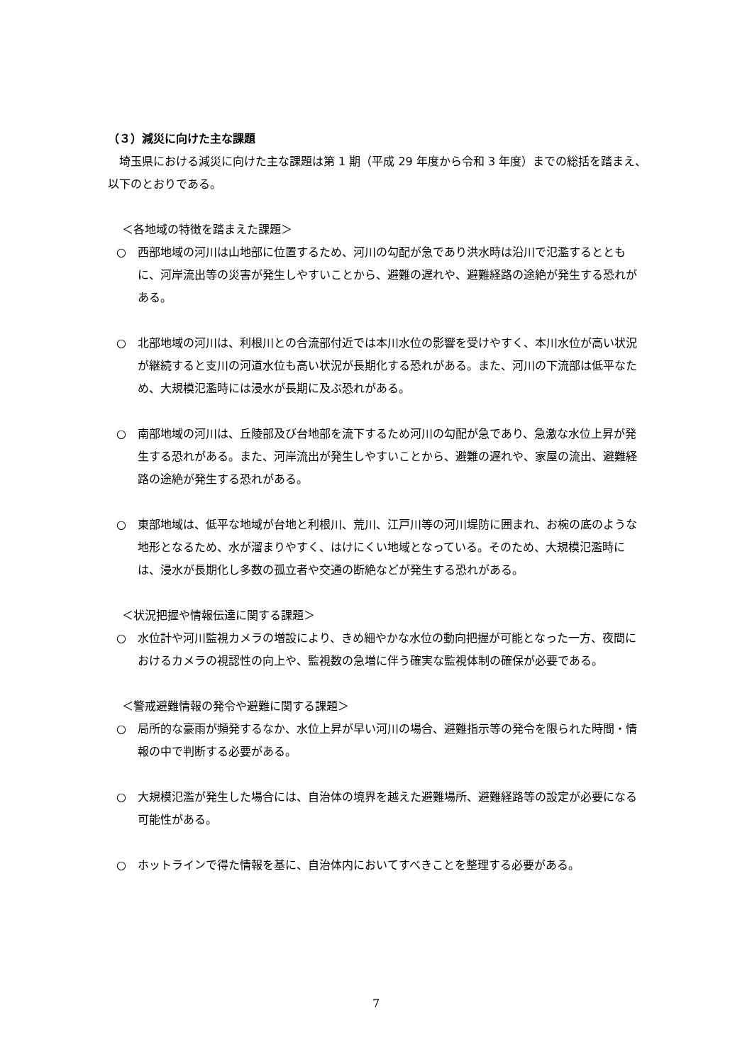（３）減災に向けた主な課題
埼玉県における減災に向けた主な課題は第 1 期（平成 29 年度から令和 3 年度）までの総括を踏まえ、以下のとおりである。
＜各地域の特徴を踏まえた課題＞
○　西部地域の河川は山地部に位置するため、河川の勾配が急であり洪水時は沿川で氾濫するとともに、河岸流出等の災害が発生しやすいことから、避難の遅れや、避難経路の途絶が発生する恐れがある。
○　北部地域の河川は、利根川との合流部付近では本川水位の影響を受けやすく、本川水位が高い状況が継続すると支川の河道水位も高い状況が長期化する恐れがある。また、河川の下流部は低平なため、大規模氾濫時には浸水が長期に及ぶ恐れがある。
○　南部地域の河川は、丘陵部及び台地部を流下するため河川の勾配が急であり、急激な水位上昇が発生する恐れがある。また、河岸流出が発生しやすいことから、避難の遅れや、家屋の流出、避難経路の途絶が発生する恐れがある。
○　東部地域は、低平な地域が台地と利根川、荒川、江戸川等の河川堤防に囲まれ、お椀の底のような地形となるため、水が溜まりやすく、はけにくい地域となっている。そのため、大規模氾濫時には、浸水が長期化し多数の孤立者や交通の断絶などが発生する恐れがある。
＜状況把握や情報伝達に関する課題＞
○　水位計や河川監視カメラの増設により、きめ細やかな水位の動向把握が可能となった一方、夜間におけるカメラの視認性の向上や、監視数の急増に伴う確実な監視体制の確保が必要である。
＜警戒避難情報の発令や避難に関する課題＞
○　局所的な豪雨が頻発するなか、水位上昇が早い河川の場合、避難指示等の発令を限られた時間・情報の中で判断する必要がある。
○　大規模氾濫が発生した場合には、自治体の境界を越えた避難場所、避難経路等の設定が必要になる可能性がある。
○　ホットラインで得た情報を基に、自治体内においてすべきことを整理する必要がある。
7